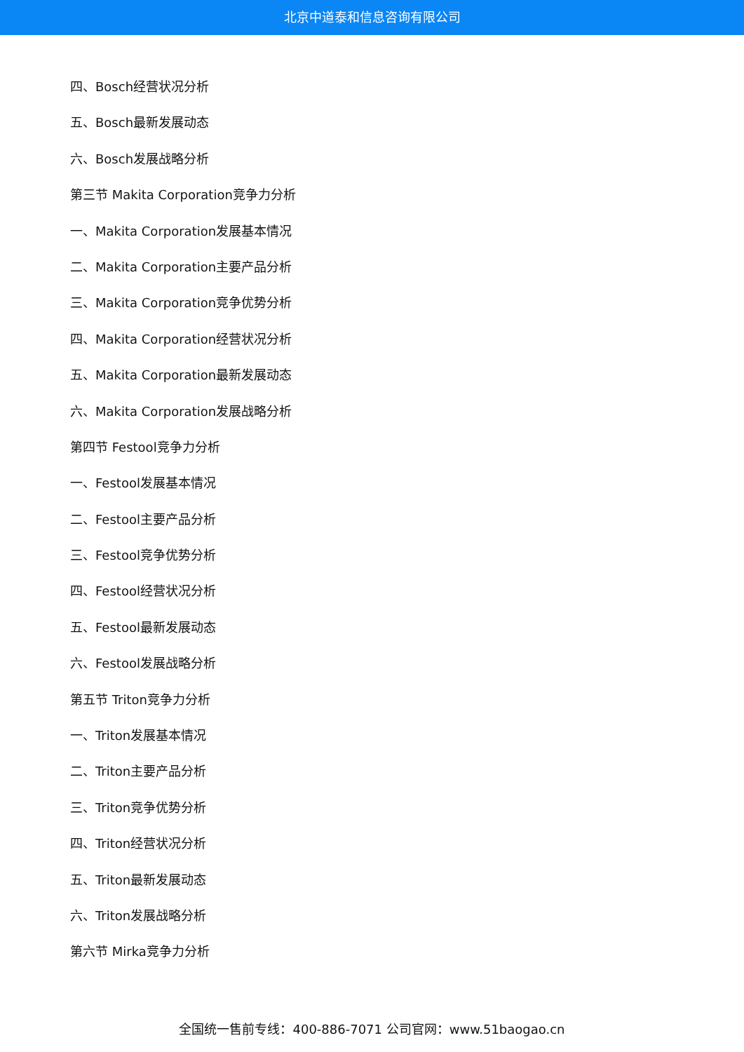北京中道泰和信息咨询有限公司
四、Bosch经营状况分析
五、Bosch最新发展动态
六、Bosch发展战略分析
第三节 Makita Corporation竞争力分析
一、Makita Corporation发展基本情况
二、Makita Corporation主要产品分析
三、Makita Corporation竞争优势分析
四、Makita Corporation经营状况分析
五、Makita Corporation最新发展动态
六、Makita Corporation发展战略分析
第四节 Festool竞争力分析
一、Festool发展基本情况
二、Festool主要产品分析
三、Festool竞争优势分析
四、Festool经营状况分析
五、Festool最新发展动态
六、Festool发展战略分析
第五节 Triton竞争力分析
一、Triton发展基本情况
二、Triton主要产品分析
三、Triton竞争优势分析
四、Triton经营状况分析
五、Triton最新发展动态
六、Triton发展战略分析
第六节 Mirka竞争力分析
全国统一售前专线：400-886-7071 公司官网：www.51baogao.cn